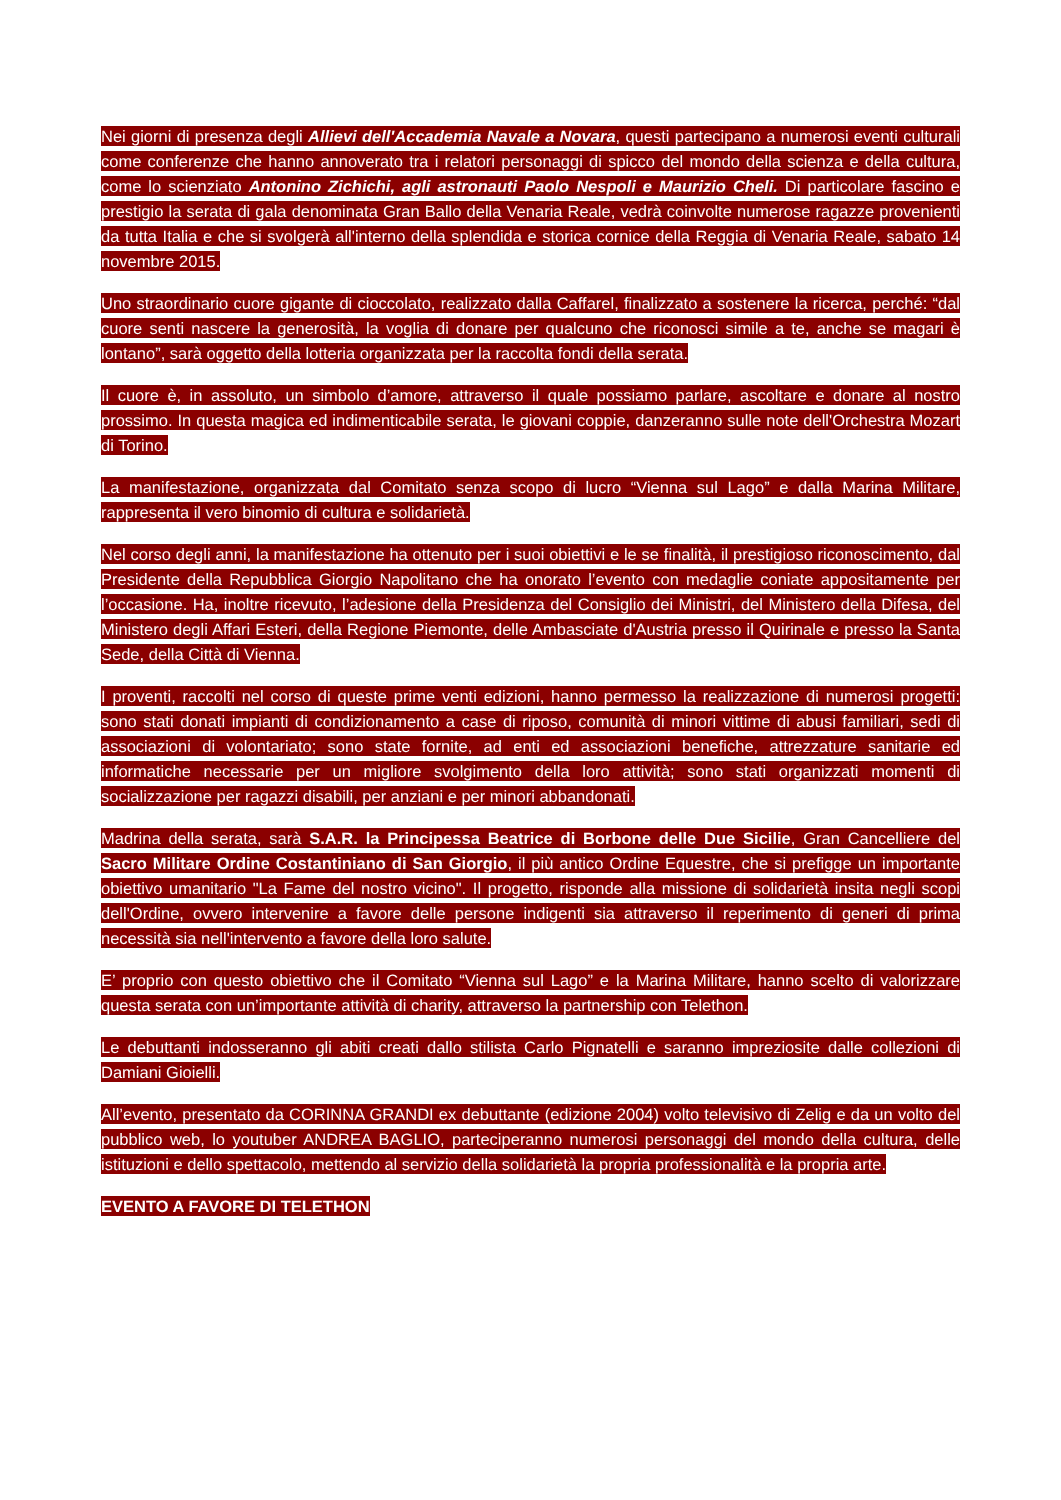Nei giorni di presenza degli Allievi dell'Accademia Navale a Novara, questi partecipano a numerosi eventi culturali come conferenze che hanno annoverato tra i relatori personaggi di spicco del mondo della scienza e della cultura, come lo scienziato Antonino Zichichi, agli astronauti Paolo Nespoli e Maurizio Cheli. Di particolare fascino e prestigio la serata di gala denominata Gran Ballo della Venaria Reale, vedrà coinvolte numerose ragazze provenienti da tutta Italia e che si svolgerà all'interno della splendida e storica cornice della Reggia di Venaria Reale, sabato 14 novembre 2015.
Uno straordinario cuore gigante di cioccolato, realizzato dalla Caffarel, finalizzato a sostenere la ricerca, perché: “dal cuore senti nascere la generosità, la voglia di donare per qualcuno che riconosci simile a te, anche se magari è lontano”, sarà oggetto della lotteria organizzata per la raccolta fondi della serata.
Il cuore è, in assoluto, un simbolo d’amore, attraverso il quale possiamo parlare, ascoltare e donare al nostro prossimo. In questa magica ed indimenticabile serata, le giovani coppie, danzeranno sulle note dell'Orchestra Mozart di Torino.
La manifestazione, organizzata dal Comitato senza scopo di lucro “Vienna sul Lago” e dalla Marina Militare, rappresenta il vero binomio di cultura e solidarietà.
Nel corso degli anni, la manifestazione ha ottenuto per i suoi obiettivi e le se finalità, il prestigioso riconoscimento, dal Presidente della Repubblica Giorgio Napolitano che ha onorato l’evento con medaglie coniate appositamente per l’occasione. Ha, inoltre ricevuto, l’adesione della Presidenza del Consiglio dei Ministri, del Ministero della Difesa, del Ministero degli Affari Esteri, della Regione Piemonte, delle Ambasciate d'Austria presso il Quirinale e presso la Santa Sede, della Città di Vienna.
I proventi, raccolti nel corso di queste prime venti edizioni, hanno permesso la realizzazione di numerosi progetti: sono stati donati impianti di condizionamento a case di riposo, comunità di minori vittime di abusi familiari, sedi di associazioni di volontariato; sono state fornite, ad enti ed associazioni benefiche, attrezzature sanitarie ed informatiche necessarie per un migliore svolgimento della loro attività; sono stati organizzati momenti di socializzazione per ragazzi disabili, per anziani e per minori abbandonati.
Madrina della serata, sarà S.A.R. la Principessa Beatrice di Borbone delle Due Sicilie, Gran Cancelliere del Sacro Militare Ordine Costantiniano di San Giorgio, il più antico Ordine Equestre, che si prefigge un importante obiettivo umanitario "La Fame del nostro vicino". Il progetto, risponde alla missione di solidarietà insita negli scopi dell'Ordine, ovvero intervenire a favore delle persone indigenti sia attraverso il reperimento di generi di prima necessità sia nell'intervento a favore della loro salute.
E’ proprio con questo obiettivo che il Comitato “Vienna sul Lago” e la Marina Militare, hanno scelto di valorizzare questa serata con un’importante attività di charity, attraverso la partnership con Telethon.
Le debuttanti indosseranno gli abiti creati dallo stilista Carlo Pignatelli e saranno impreziosite dalle collezioni di Damiani Gioielli.
All’evento, presentato da CORINNA GRANDI ex debuttante (edizione 2004) volto televisivo di Zelig e da un volto del pubblico web, lo youtuber ANDREA BAGLIO, parteciperanno numerosi personaggi del mondo della cultura, delle istituzioni e dello spettacolo, mettendo al servizio della solidarietà la propria professionalità e la propria arte.
EVENTO A FAVORE DI TELETHON